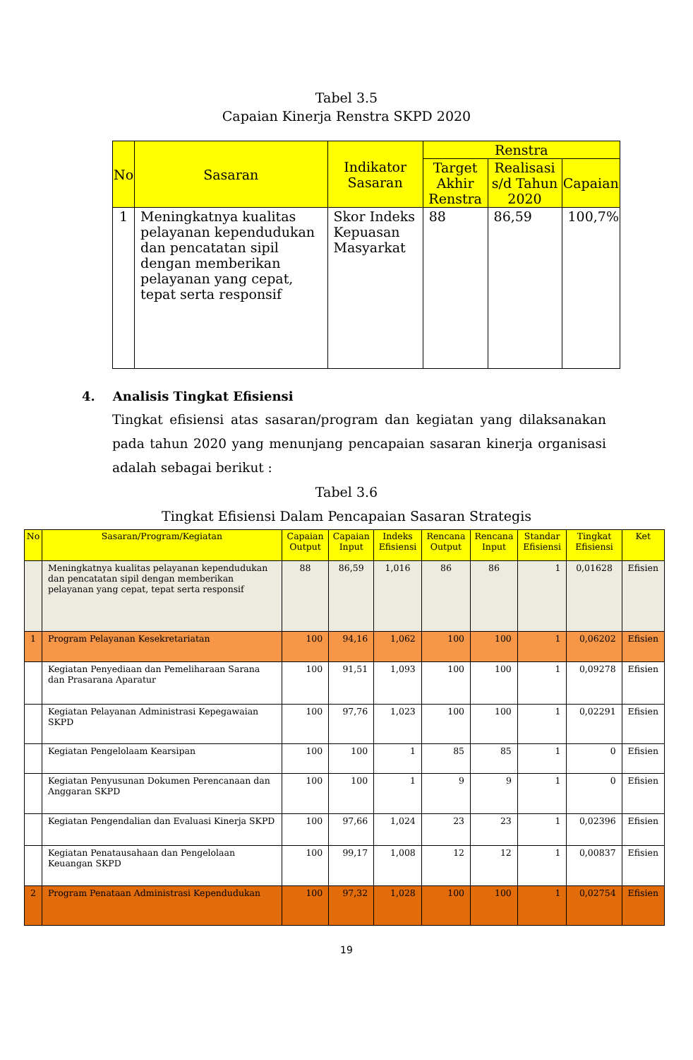Tabel 3.5
Capaian Kinerja Renstra SKPD 2020
| No | Sasaran | Indikator Sasaran | Renstra | | |
| --- | --- | --- | --- | --- | --- |
| | | | Target Akhir Renstra | Realisasi s/d Tahun 2020 | Capaian |
| 1 | Meningkatnya kualitas pelayanan kependudukan dan pencatatan sipil dengan memberikan pelayanan yang cepat, tepat serta responsif | Skor Indeks Kepuasan Masyarkat | 88 | 86,59 | 100,7% |
4. Analisis Tingkat Efisiensi
Tingkat efisiensi atas sasaran/program dan kegiatan yang dilaksanakan pada tahun 2020 yang menunjang pencapaian sasaran kinerja organisasi adalah sebagai berikut :
Tabel 3.6
Tingkat Efisiensi Dalam Pencapaian Sasaran Strategis
| No | Sasaran/Program/Kegiatan | Capaian Output | Capaian Input | Indeks Efisiensi | Rencana Output | Rencana Input | Standar Efisiensi | Tingkat Efisiensi | Ket |
| --- | --- | --- | --- | --- | --- | --- | --- | --- | --- |
| | Meningkatnya kualitas pelayanan kependudukan dan pencatatan sipil dengan memberikan pelayanan yang cepat, tepat serta responsif | 88 | 86,59 | 1,016 | 86 | 86 | 1 | 0,01628 | Efisien |
| 1 | Program Pelayanan Kesekretariatan | 100 | 94,16 | 1,062 | 100 | 100 | 1 | 0,06202 | Efisien |
| | Kegiatan Penyediaan dan Pemeliharaan Sarana dan Prasarana Aparatur | 100 | 91,51 | 1,093 | 100 | 100 | 1 | 0,09278 | Efisien |
| | Kegiatan Pelayanan Administrasi Kepegawaian SKPD | 100 | 97,76 | 1,023 | 100 | 100 | 1 | 0,02291 | Efisien |
| | Kegiatan Pengelolaam Kearsipan | 100 | 100 | 1 | 85 | 85 | 1 | 0 | Efisien |
| | Kegiatan Penyusunan Dokumen Perencanaan dan Anggaran SKPD | 100 | 100 | 1 | 9 | 9 | 1 | 0 | Efisien |
| | Kegiatan Pengendalian dan Evaluasi Kinerja SKPD | 100 | 97,66 | 1,024 | 23 | 23 | 1 | 0,02396 | Efisien |
| | Kegiatan Penatausahaan dan Pengelolaan Keuangan SKPD | 100 | 99,17 | 1,008 | 12 | 12 | 1 | 0,00837 | Efisien |
| 2 | Program Penataan Administrasi Kependudukan | 100 | 97,32 | 1,028 | 100 | 100 | 1 | 0,02754 | Efisien |
19